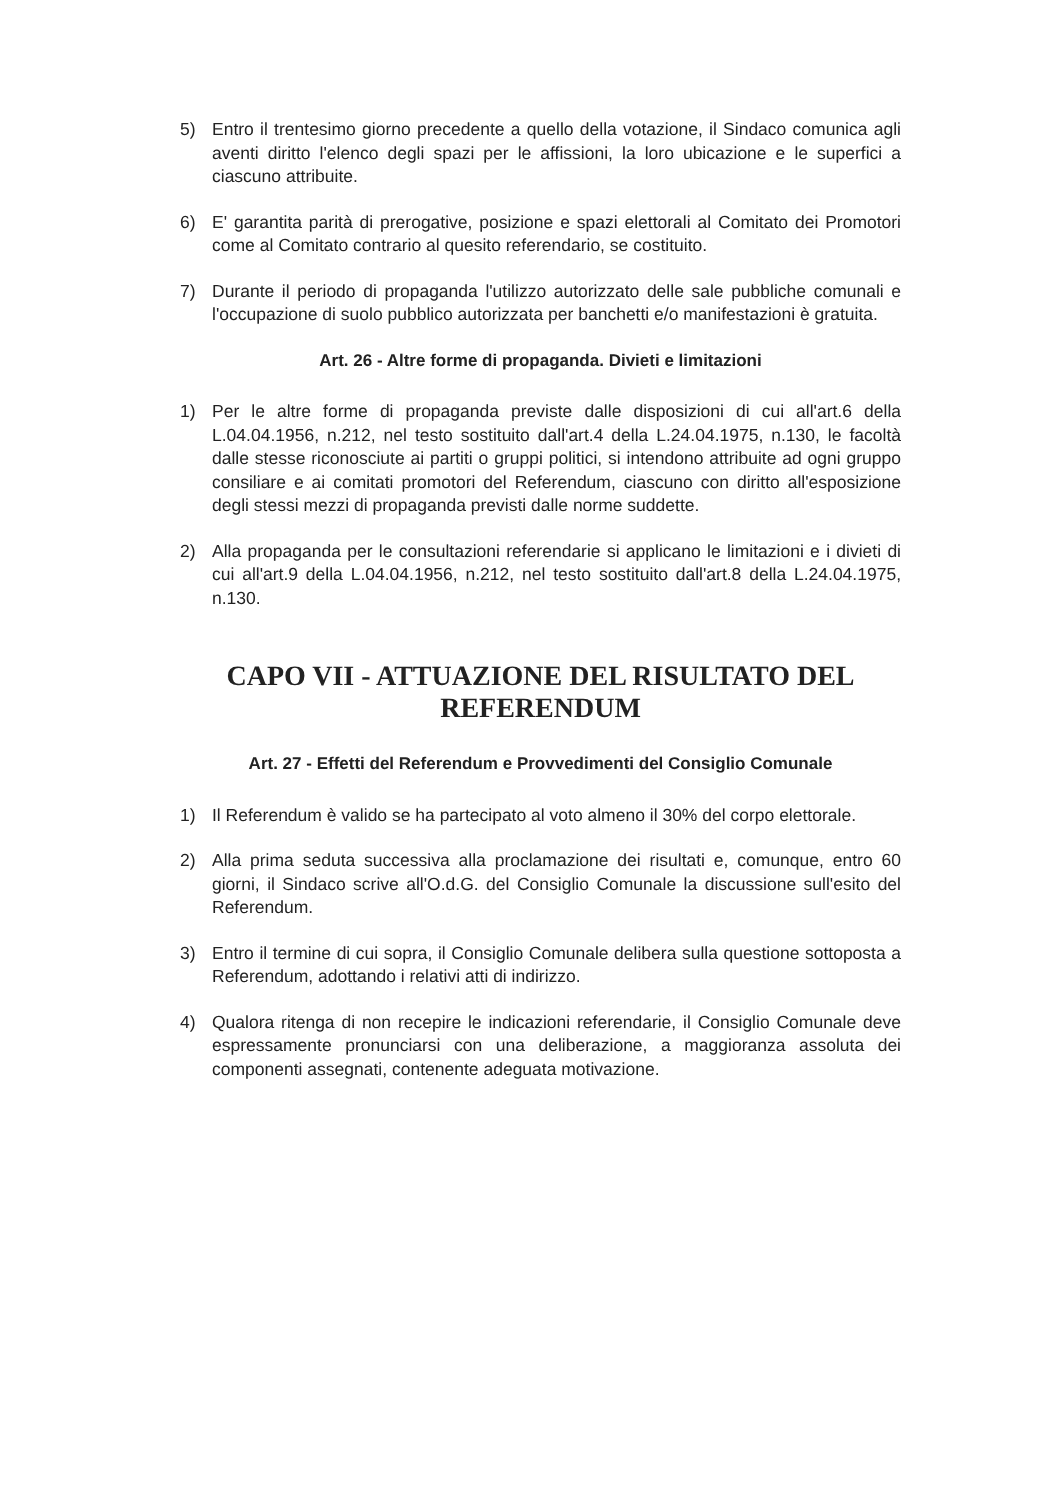5) Entro il trentesimo giorno precedente a quello della votazione, il Sindaco comunica agli aventi diritto l'elenco degli spazi per le affissioni, la loro ubicazione e le superfici a ciascuno attribuite.
6) E' garantita parità di prerogative, posizione e spazi elettorali al Comitato dei Promotori come al Comitato contrario al quesito referendario, se costituito.
7) Durante il periodo di propaganda l'utilizzo autorizzato delle sale pubbliche comunali e l'occupazione di suolo pubblico autorizzata per banchetti e/o manifestazioni è gratuita.
Art. 26 - Altre forme di propaganda. Divieti e limitazioni
1) Per le altre forme di propaganda previste dalle disposizioni di cui all'art.6 della L.04.04.1956, n.212, nel testo sostituito dall'art.4 della L.24.04.1975, n.130, le facoltà dalle stesse riconosciute ai partiti o gruppi politici, si intendono attribuite ad ogni gruppo consiliare e ai comitati promotori del Referendum, ciascuno con diritto all'esposizione degli stessi mezzi di propaganda previsti dalle norme suddette.
2) Alla propaganda per le consultazioni referendarie si applicano le limitazioni e i divieti di cui all'art.9 della L.04.04.1956, n.212, nel testo sostituito dall'art.8 della L.24.04.1975, n.130.
CAPO VII - ATTUAZIONE DEL RISULTATO DEL REFERENDUM
Art. 27 - Effetti del Referendum e Provvedimenti del Consiglio Comunale
1) Il Referendum è valido se ha partecipato al voto almeno il 30% del corpo elettorale.
2) Alla prima seduta successiva alla proclamazione dei risultati e, comunque, entro 60 giorni, il Sindaco scrive all'O.d.G. del Consiglio Comunale la discussione sull'esito del Referendum.
3) Entro il termine di cui sopra, il Consiglio Comunale delibera sulla questione sottoposta a Referendum, adottando i relativi atti di indirizzo.
4) Qualora ritenga di non recepire le indicazioni referendarie, il Consiglio Comunale deve espressamente pronunciarsi con una deliberazione, a maggioranza assoluta dei componenti assegnati, contenente adeguata motivazione.